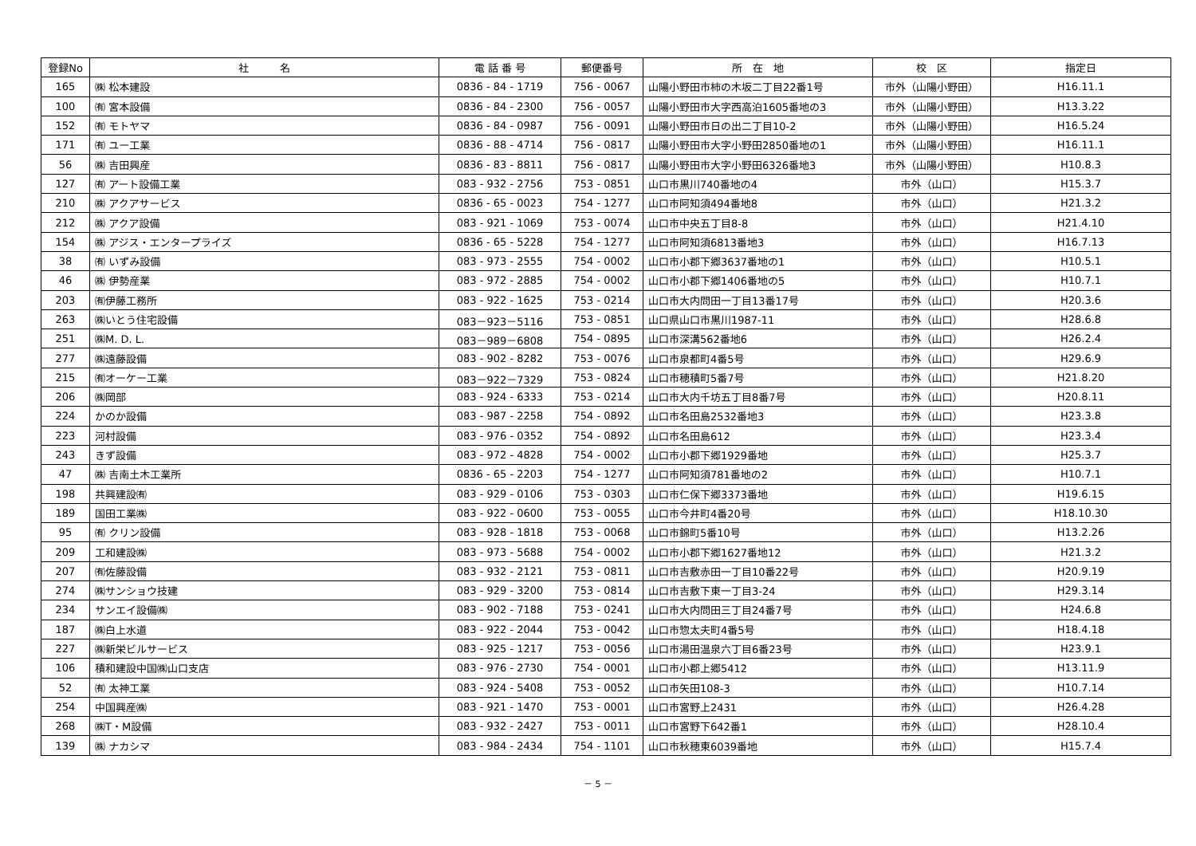| 登録No | 社 名 | 電 話 番 号 | 郵便番号 | 所 在 地 | 校 区 | 指定日 |
| --- | --- | --- | --- | --- | --- | --- |
| 165 | ㈱ 松本建設 | 0836 - 84 - 1719 | 756 - 0067 | 山陽小野田市柿の木坂二丁目22番1号 | 市外（山陽小野田） | H16.11.1 |
| 100 | ㈲ 宮本設備 | 0836 - 84 - 2300 | 756 - 0057 | 山陽小野田市大字西高泊1605番地の3 | 市外（山陽小野田） | H13.3.22 |
| 152 | ㈲ モトヤマ | 0836 - 84 - 0987 | 756 - 0091 | 山陽小野田市日の出二丁目10-2 | 市外（山陽小野田） | H16.5.24 |
| 171 | ㈲ ユー工業 | 0836 - 88 - 4714 | 756 - 0817 | 山陽小野田市大字小野田2850番地の1 | 市外（山陽小野田） | H16.11.1 |
| 56 | ㈱ 吉田興産 | 0836 - 83 - 8811 | 756 - 0817 | 山陽小野田市大字小野田6326番地3 | 市外（山陽小野田） | H10.8.3 |
| 127 | ㈲ アート設備工業 | 083 - 932 - 2756 | 753 - 0851 | 山口市黒川740番地の4 | 市外（山口） | H15.3.7 |
| 210 | ㈱ アクアサービス | 0836 - 65 - 0023 | 754 - 1277 | 山口市阿知須494番地8 | 市外（山口） | H21.3.2 |
| 212 | ㈱ アクア設備 | 083 - 921 - 1069 | 753 - 0074 | 山口市中央五丁目8-8 | 市外（山口） | H21.4.10 |
| 154 | ㈱ アジス・エンタープライズ | 0836 - 65 - 5228 | 754 - 1277 | 山口市阿知須6813番地3 | 市外（山口） | H16.7.13 |
| 38 | ㈲ いずみ設備 | 083 - 973 - 2555 | 754 - 0002 | 山口市小郡下郷3637番地の1 | 市外（山口） | H10.5.1 |
| 46 | ㈱ 伊勢産業 | 083 - 972 - 2885 | 754 - 0002 | 山口市小郡下郷1406番地の5 | 市外（山口） | H10.7.1 |
| 203 | ㈲伊藤工務所 | 083 - 922 - 1625 | 753 - 0214 | 山口市大内問田一丁目13番17号 | 市外（山口） | H20.3.6 |
| 263 | ㈱いとう住宅設備 | 083－923－5116 | 753 - 0851 | 山口県山口市黒川1987-11 | 市外（山口） | H28.6.8 |
| 251 | ㈱M. D. L. | 083－989－6808 | 754 - 0895 | 山口市深溝562番地6 | 市外（山口） | H26.2.4 |
| 277 | ㈱遠藤設備 | 083 - 902 - 8282 | 753 - 0076 | 山口市泉都町4番5号 | 市外（山口） | H29.6.9 |
| 215 | ㈲オーケー工業 | 083－922－7329 | 753 - 0824 | 山口市穂積町5番7号 | 市外（山口） | H21.8.20 |
| 206 | ㈱岡部 | 083 - 924 - 6333 | 753 - 0214 | 山口市大内千坊五丁目8番7号 | 市外（山口） | H20.8.11 |
| 224 | かのか設備 | 083 - 987 - 2258 | 754 - 0892 | 山口市名田島2532番地3 | 市外（山口） | H23.3.8 |
| 223 | 河村設備 | 083 - 976 - 0352 | 754 - 0892 | 山口市名田島612 | 市外（山口） | H23.3.4 |
| 243 | きず設備 | 083 - 972 - 4828 | 754 - 0002 | 山口市小郡下郷1929番地 | 市外（山口） | H25.3.7 |
| 47 | ㈱ 吉南土木工業所 | 0836 - 65 - 2203 | 754 - 1277 | 山口市阿知須781番地の2 | 市外（山口） | H10.7.1 |
| 198 | 共興建設㈲ | 083 - 929 - 0106 | 753 - 0303 | 山口市仁保下郷3373番地 | 市外（山口） | H19.6.15 |
| 189 | 国田工業㈱ | 083 - 922 - 0600 | 753 - 0055 | 山口市今井町4番20号 | 市外（山口） | H18.10.30 |
| 95 | ㈲ クリン設備 | 083 - 928 - 1818 | 753 - 0068 | 山口市錦町5番10号 | 市外（山口） | H13.2.26 |
| 209 | 工和建設㈱ | 083 - 973 - 5688 | 754 - 0002 | 山口市小郡下郷1627番地12 | 市外（山口） | H21.3.2 |
| 207 | ㈲佐藤設備 | 083 - 932 - 2121 | 753 - 0811 | 山口市吉敷赤田一丁目10番22号 | 市外（山口） | H20.9.19 |
| 274 | ㈱サンショウ技建 | 083 - 929 - 3200 | 753 - 0814 | 山口市吉敷下東一丁目3-24 | 市外（山口） | H29.3.14 |
| 234 | サンエイ設備㈱ | 083 - 902 - 7188 | 753 - 0241 | 山口市大内問田三丁目24番7号 | 市外（山口） | H24.6.8 |
| 187 | ㈱白上水道 | 083 - 922 - 2044 | 753 - 0042 | 山口市惣太夫町4番5号 | 市外（山口） | H18.4.18 |
| 227 | ㈱新栄ビルサービス | 083 - 925 - 1217 | 753 - 0056 | 山口市湯田温泉六丁目6番23号 | 市外（山口） | H23.9.1 |
| 106 | 積和建設中国㈱山口支店 | 083 - 976 - 2730 | 754 - 0001 | 山口市小郡上郷5412 | 市外（山口） | H13.11.9 |
| 52 | ㈲ 太神工業 | 083 - 924 - 5408 | 753 - 0052 | 山口市矢田108-3 | 市外（山口） | H10.7.14 |
| 254 | 中国興産㈱ | 083 - 921 - 1470 | 753 - 0001 | 山口市宮野上2431 | 市外（山口） | H26.4.28 |
| 268 | ㈱T・M設備 | 083 - 932 - 2427 | 753 - 0011 | 山口市宮野下642番1 | 市外（山口） | H28.10.4 |
| 139 | ㈱ ナカシマ | 083 - 984 - 2434 | 754 - 1101 | 山口市秋穂東6039番地 | 市外（山口） | H15.7.4 |
－ 5 －